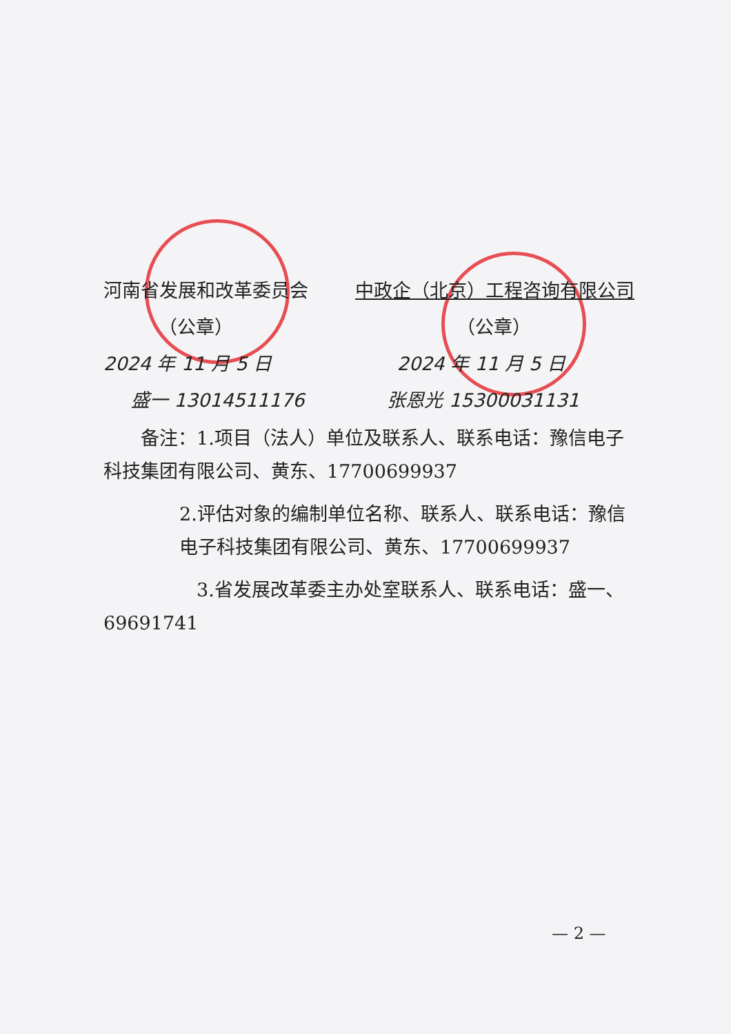河南省发展和改革委员会 中政企（北京）工程咨询有限公司
（公章） （公章）
2024 年 11 月 5 日 2024 年 11 月 5 日
盛一 13014511176 张恩光 15300031131
备注：1.项目（法人）单位及联系人、联系电话：豫信电子科技集团有限公司、黄东、17700699937
2.评估对象的编制单位名称、联系人、联系电话：豫信电子科技集团有限公司、黄东、17700699937
3.省发展改革委主办处室联系人、联系电话：盛一、69691741
— 2 —